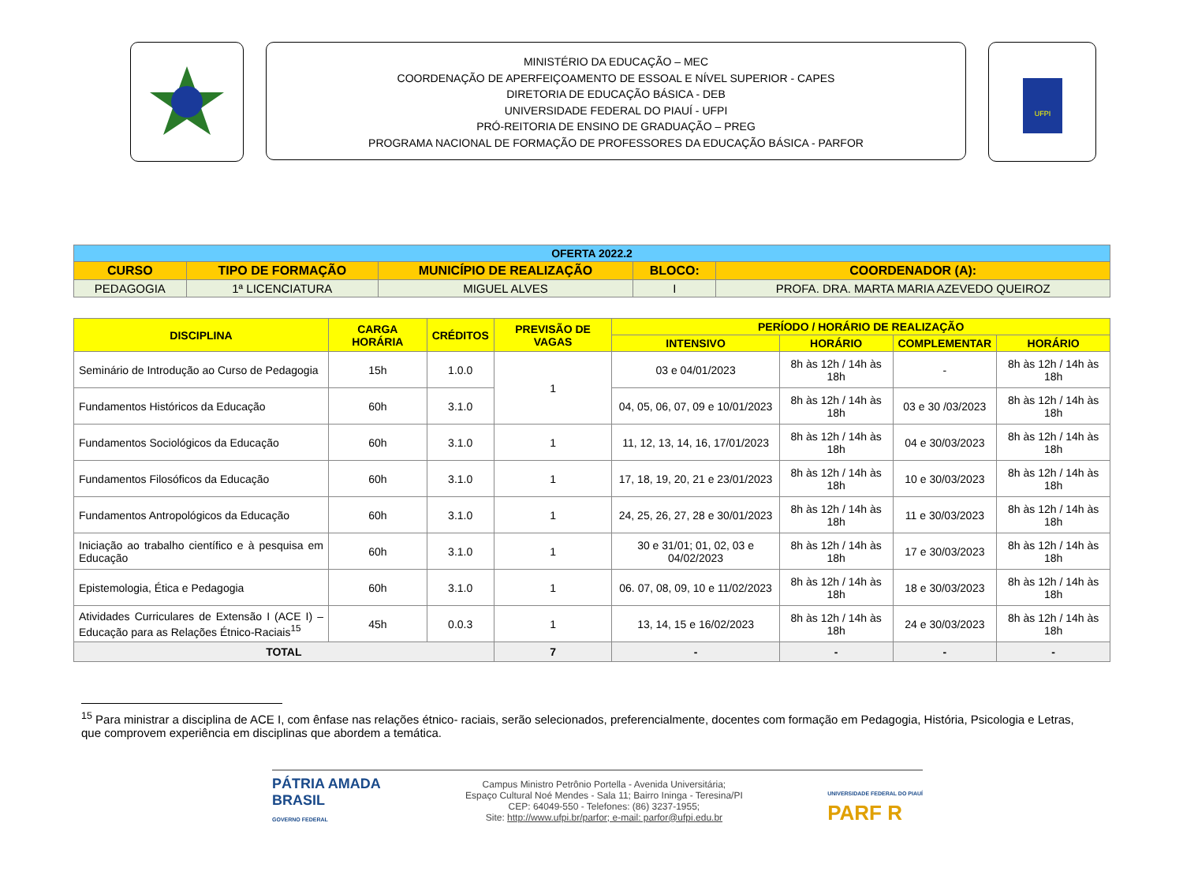MINISTÉRIO DA EDUCAÇÃO – MEC
COORDENAÇÃO DE APERFEIÇOAMENTO DE ESSOAL E NÍVEL SUPERIOR - CAPES
DIRETORIA DE EDUCAÇÃO BÁSICA - DEB
UNIVERSIDADE FEDERAL DO PIAUÍ - UFPI
PRÓ-REITORIA DE ENSINO DE GRADUAÇÃO – PREG
PROGRAMA NACIONAL DE FORMAÇÃO DE PROFESSORES DA EDUCAÇÃO BÁSICA - PARFOR
UFPI
| OFERTA 2022.2 | | | | |
| CURSO | TIPO DE FORMAÇÃO | MUNICÍPIO DE REALIZAÇÃO | BLOCO: | COORDENADOR (A): |
| PEDAGOGIA | 1ª LICENCIATURA | MIGUEL ALVES | I | PROFA. DRA. MARTA MARIA AZEVEDO QUEIROZ |
| DISCIPLINA | CARGA HORÁRIA | CRÉDITOS | PREVISÃO DE VAGAS | PERÍODO / HORÁRIO DE REALIZAÇÃO | | | |
| --- | --- | --- | --- | --- | --- | --- | --- |
| | | | | INTENSIVO | HORÁRIO | COMPLEMENTAR | HORÁRIO |
| Seminário de Introdução ao Curso de Pedagogia | 15h | 1.0.0 | 1 | 03 e 04/01/2023 | 8h às 12h / 14h às 18h | - | 8h às 12h / 14h às 18h |
| Fundamentos Históricos da Educação | 60h | 3.1.0 | | 04, 05, 06, 07, 09 e 10/01/2023 | 8h às 12h / 14h às 18h | 03 e 30 /03/2023 | 8h às 12h / 14h às 18h |
| Fundamentos Sociológicos da Educação | 60h | 3.1.0 | 1 | 11, 12, 13, 14, 16, 17/01/2023 | 8h às 12h / 14h às 18h | 04 e 30/03/2023 | 8h às 12h / 14h às 18h |
| Fundamentos Filosóficos da Educação | 60h | 3.1.0 | 1 | 17, 18, 19, 20, 21 e 23/01/2023 | 8h às 12h / 14h às 18h | 10 e 30/03/2023 | 8h às 12h / 14h às 18h |
| Fundamentos Antropológicos da Educação | 60h | 3.1.0 | 1 | 24, 25, 26, 27, 28 e 30/01/2023 | 8h às 12h / 14h às 18h | 11 e 30/03/2023 | 8h às 12h / 14h às 18h |
| Iniciação ao trabalho científico e à pesquisa em Educação | 60h | 3.1.0 | 1 | 30 e 31/01; 01, 02, 03 e 04/02/2023 | 8h às 12h / 14h às 18h | 17 e 30/03/2023 | 8h às 12h / 14h às 18h |
| Epistemologia, Ética e Pedagogia | 60h | 3.1.0 | 1 | 06. 07, 08, 09, 10 e 11/02/2023 | 8h às 12h / 14h às 18h | 18 e 30/03/2023 | 8h às 12h / 14h às 18h |
| Atividades Curriculares de Extensão I (ACE I) – Educação para as Relações Étnico-Raciais<sup>15</sup> | 45h | 0.0.3 | 1 | 13, 14, 15 e 16/02/2023 | 8h às 12h / 14h às 18h | 24 e 30/03/2023 | 8h às 12h / 14h às 18h |
| TOTAL | | | 7 | - | - | - | - |
<sup>15</sup> Para ministrar a disciplina de ACE I, com ênfase nas relações étnico- raciais, serão selecionados, preferencialmente, docentes com formação em Pedagogia, História, Psicologia e Letras, que comprovem experiência em disciplinas que abordem a temática.
PÁTRIA AMADA
BRASIL
GOVERNO FEDERAL
Campus Ministro Petrônio Portella - Avenida Universitária;
Espaço Cultural Noé Mendes - Sala 11; Bairro Ininga - Teresina/PI
CEP: 64049-550 - Telefones: (86) 3237-1955;
Site: http://www.ufpi.br/parfor; e-mail: parfor@ufpi.edu.br
UNIVERSIDADE FEDERAL DO PIAUÍ
PARF R